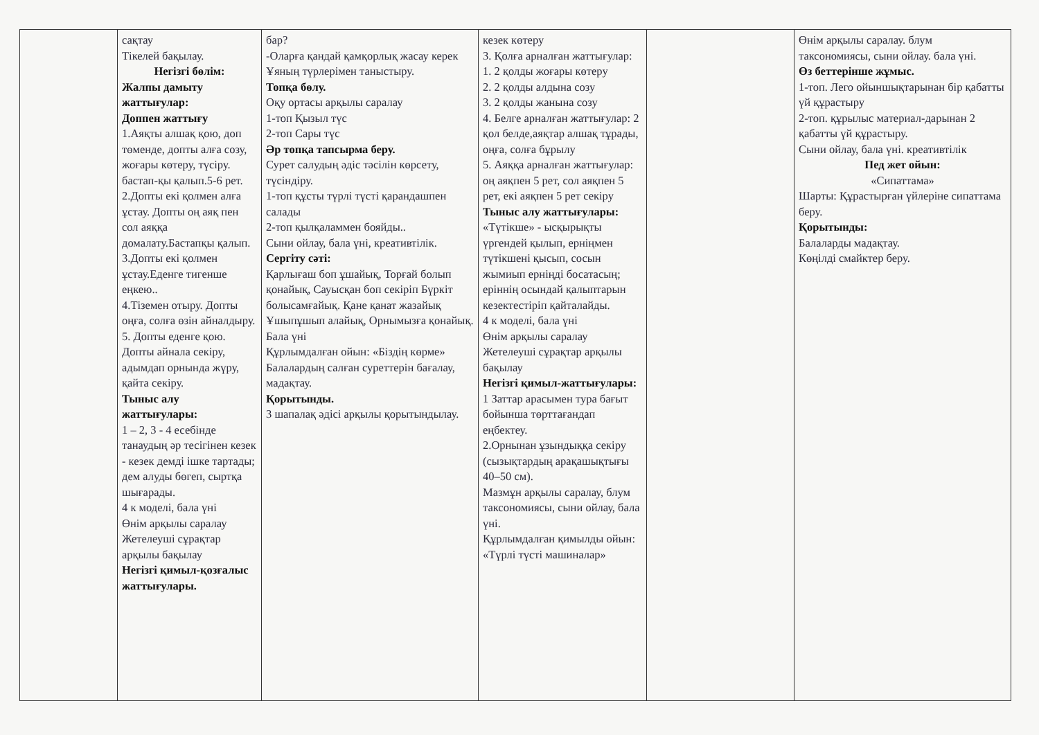| | сақтау Тікелей бақылау. Негізгі бөлім: Жалпы дамыту жаттығулар: Доппен жаттығу 1.Аяқты алшақ қою, доп төменде, допты алға созу, жоғары көтеру, түсіру. бастап-қы қалып.5-6 рет. 2.Допты екі қолмен алға ұстау. Допты оң аяқ пен сол аяққа домалату.Бастапқы қалып. 3.Допты екі қолмен ұстау.Еденге тигенше еңкею.. 4.Тіземен отыру. Допты оңға, солға өзін айналдыру. 5. Допты еденге қою. Допты айнала секіру, адымдап орнында жүру, қайта секіру. Тыныс алу жаттығулары: 1 – 2, 3 - 4 есебінде танаудың әр тесігінен кезек - кезек демді ішке тартады; дем алуды бөгеп, сыртқа шығарады. 4 к моделі, бала үні Өнім арқылы саралау Жетелеуші сұрақтар арқылы бақылау Негізгі қимыл-қозғалыс жаттығулары. | бар? -Оларға қандай қамқорлық жасау керек Ұяның түрлерімен таныстыру. Топқа бөлу. Оқу ортасы арқылы саралау 1-топ Қызыл түс 2-топ Сары түс Әр топқа тапсырма беру. Сурет салудың әдіс тәсілін көрсету, түсіндіру. 1-топ құсты түрлі түсті қарандашпен салады 2-топ қылқаламмен бояйды.. Сыни ойлау, бала үні, креативтілік. Сергіту сәті: Қарлығаш боп ұшайық, Торғай болып қонайық, Сауысқан боп секіріп Бүркіт болысамғайық. Қане қанат жазайық Ұшыпұшып алайық, Орнымызға қонайық. Бала үні Құрлымдалған ойын: «Біздің көрме» Балалардың салған суреттерін бағалау, мадақтау. Қорытынды. 3 шапалақ әдісі арқылы қорытындылау. | кезек көтеру 3. Қолға арналған жаттығулар: 1. 2 қолды жоғары көтеру 2. 2 қолды алдына созу 3. 2 қолды жанына созу 4. Белге арналған жаттығулар: 2 қол белде,аяқтар алшақ тұрады, оңға, солға бұрылу 5. Аяққа арналған жаттығулар: оң аяқпен 5 рет, сол аяқпен 5 рет, екі аяқпен 5 рет секіру Тыныс алу жаттығулары: «Түтікше» - ысқырықты үргендей қылып, ерніңмен түтікшені қысып, сосын жымиып ерніңді босатасың; еріннің осындай қалыптарын кезектестіріп қайталайды. 4 к моделі, бала үні Өнім арқылы саралау Жетелеуші сұрақтар арқылы бақылау Негізгі қимыл-жаттығулары: 1 Заттар арасымен тура бағыт бойынша төрттағандап еңбектеу. 2.Орнынан ұзындыққа секіру (сызықтардың арақашықтығы 40–50 см). Мазмұн арқылы саралау, блум таксономиясы, сыни ойлау, бала үні. Құрлымдалған қимылды ойын: «Түрлі түсті машиналар» | | Өнім арқылы саралау. блум таксономиясы, сыни ойлау. бала үні. Өз беттерінше жұмыс. 1-топ. Лего ойыншықтарынан бір қабатты үй құрастыру 2-топ. құрылыс материал-дарынан 2 қабатты үй құрастыру. Сыни ойлау, бала үні. креативтілік Пед жет ойын: «Сипаттама» Шарты: Құрастырған үйлеріне сипаттама беру. Қорытынды: Балаларды мадақтау. Көңілді смайктер беру. |